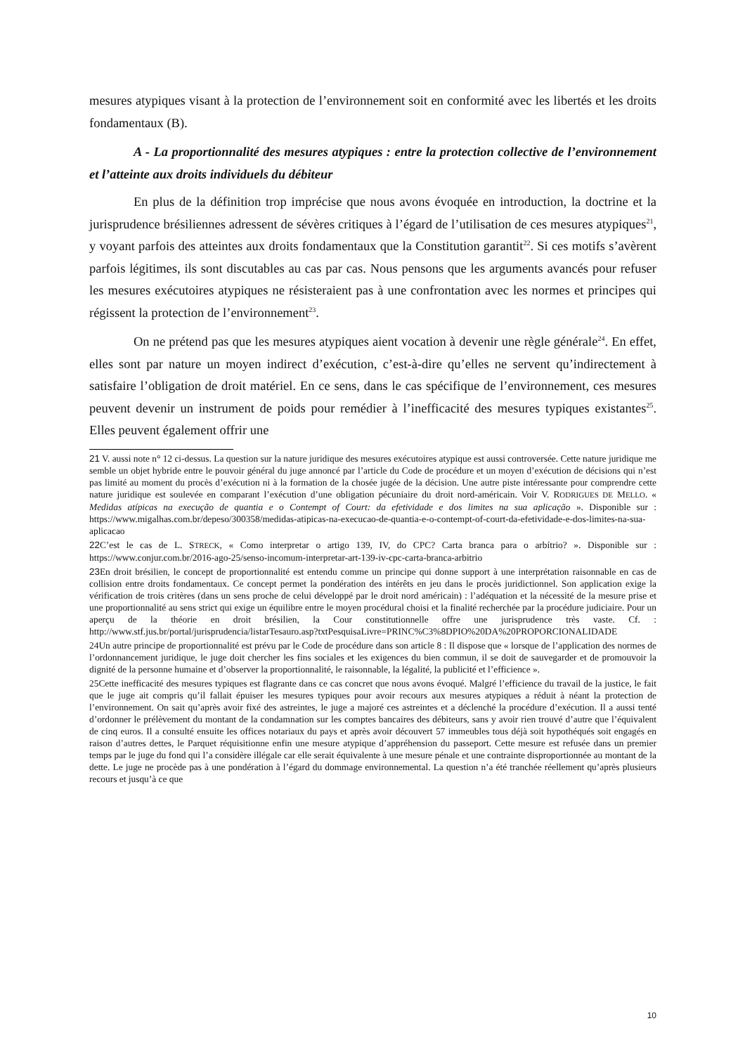mesures atypiques visant à la protection de l’environnement soit en conformité avec les libertés et les droits fondamentaux (B).
A - La proportionnalité des mesures atypiques : entre la protection collective de l’environnement et l’atteinte aux droits individuels du débiteur
En plus de la définition trop imprécise que nous avons évoquée en introduction, la doctrine et la jurisprudence brésiliennes adressent de sévères critiques à l’égard de l’utilisation de ces mesures atypiques<sup>21</sup>, y voyant parfois des atteintes aux droits fondamentaux que la Constitution garantit<sup>22</sup>. Si ces motifs s’avèrent parfois légitimes, ils sont discutables au cas par cas. Nous pensons que les arguments avancés pour refuser les mesures exécutoires atypiques ne résisteraient pas à une confrontation avec les normes et principes qui régissent la protection de l’environnement<sup>23</sup>.
On ne prétend pas que les mesures atypiques aient vocation à devenir une règle générale<sup>24</sup>. En effet, elles sont par nature un moyen indirect d’exécution, c’est-à-dire qu’elles ne servent qu’indirectement à satisfaire l’obligation de droit matériel. En ce sens, dans le cas spécifique de l’environnement, ces mesures peuvent devenir un instrument de poids pour remédier à l’inefficacité des mesures typiques existantes<sup>25</sup>. Elles peuvent également offrir une
21 V. aussi note n° 12 ci-dessus. La question sur la nature juridique des mesures exécutoires atypique est aussi controversée. Cette nature juridique me semble un objet hybride entre le pouvoir général du juge annoncé par l’article du Code de procédure et un moyen d’exécution de décisions qui n’est pas limité au moment du procès d’exécution ni à la formation de la chosée jugée de la décision. Une autre piste intéressante pour comprendre cette nature juridique est soulevée en comparant l’exécution d’une obligation pécuniaire du droit nord-américain. Voir V. RODRIGUES DE MELLO. « Medidas atípicas na execução de quantia e o Contempt of Court: da efetividade e dos limites na sua aplicação ». Disponible sur : https://www.migalhas.com.br/depeso/300358/medidas-atipicas-na-execucao-de-quantia-e-o-contempt-of-court-da-efetividade-e-dos-limites-na-sua-aplicacao
22 C’est le cas de L. STRECK, « Como interpretar o artigo 139, IV, do CPC? Carta branca para o arbítrio? ». Disponible sur : https://www.conjur.com.br/2016-ago-25/senso-incomum-interpretar-art-139-iv-cpc-carta-branca-arbitrio
23 En droit brésilien, le concept de proportionnalité est entendu comme un principe qui donne support à une interprétation raisonnable en cas de collision entre droits fondamentaux. Ce concept permet la pondération des intérêts en jeu dans le procès juridictionnel. Son application exige la vérification de trois critères (dans un sens proche de celui développé par le droit nord américain) : l’adéquation et la nécessité de la mesure prise et une proportionnalité au sens strict qui exige un équilibre entre le moyen procédural choisi et la finalité recherchée par la procédure judiciaire. Pour un aperçu de la théorie en droit brésilien, la Cour constitutionnelle offre une jurisprudence très vaste. Cf. : http://www.stf.jus.br/portal/jurisprudencia/listarTesauro.asp?txtPesquisaLivre=PRINC%C3%8DPIO%20DA%20PROPORCIONALIDADE
24Un autre principe de proportionnalité est prévu par le Code de procédure dans son article 8 : Il dispose que « lorsque de l’application des normes de l’ordonnancement juridique, le juge doit chercher les fins sociales et les exigences du bien commun, il se doit de sauvegarder et de promouvoir la dignité de la personne humaine et d’observer la proportionnalité, le raisonnable, la légalité, la publicité et l’efficience ».
25Cette inefficacité des mesures typiques est flagrante dans ce cas concret que nous avons évoqué. Malgré l’efficience du travail de la justice, le fait que le juge ait compris qu’il fallait épuiser les mesures typiques pour avoir recours aux mesures atypiques a réduit à néant la protection de l’environnement. On sait qu’après avoir fixé des astreintes, le juge a majoré ces astreintes et a déclenché la procédure d’exécution. Il a aussi tenté d’ordonner le prélèvement du montant de la condamnation sur les comptes bancaires des débiteurs, sans y avoir rien trouvé d’autre que l’équivalent de cinq euros. Il a consulté ensuite les offices notariaux du pays et après avoir découvert 57 immeubles tous déjà soit hypothéqués soit engagés en raison d’autres dettes, le Parquet réquisitionne enfin une mesure atypique d’appréhension du passeport. Cette mesure est refusée dans un premier temps par le juge du fond qui l’a considère illégale car elle serait équivalente à une mesure pénale et une contrainte disproportionnée au montant de la dette. Le juge ne procède pas à une pondération à l’égard du dommage environnemental. La question n’a été tranchée réellement qu’après plusieurs recours et jusqu’à ce que
10